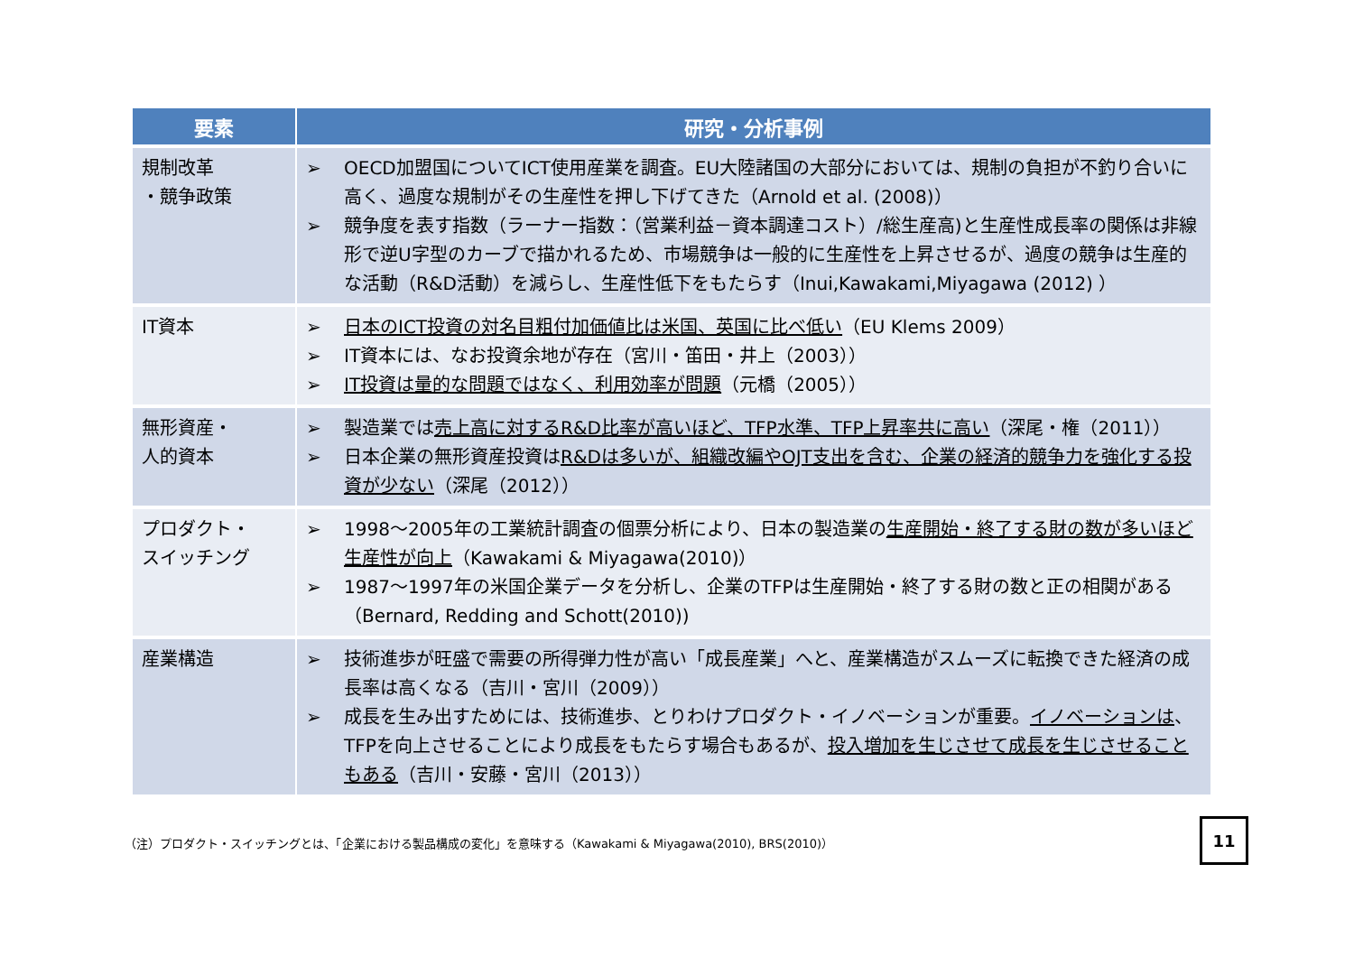| 要素 | 研究・分析事例 |
| --- | --- |
| 規制改革 ・競争政策 | ➢ OECD加盟国についてICT使用産業を調査。EU大陸諸国の大部分においては、規制の負担が不釣り合いに高く、過度な規制がその生産性を押し下げてきた（Arnold et al. (2008)） ➢ 競争度を表す指数（ラーナー指数：（営業利益－資本調達コスト）/総生産高)と生産性成長率の関係は非線形で逆U字型のカーブで描かれるため、市場競争は一般的に生産性を上昇させるが、過度の競争は生産的な活動（R&D活動）を減らし、生産性低下をもたらす（Inui,Kawakami,Miyagawa (2012) ） |
| IT資本 | ➢ 日本のICT投資の対名目粗付加価値比は米国、英国に比べ低い （EU Klems 2009） ➢ IT資本には、なお投資余地が存在（宮川・笛田・井上（2003）） ➢ IT投資は量的な問題ではなく、利用効率が問題 （元橋（2005）） |
| 無形資産・ 人的資本 | ➢ 製造業では 売上高に対するR&D比率が高いほど、TFP水準、TFP上昇率共に高い （深尾・権（2011）） ➢ 日本企業の無形資産投資は R&Dは多いが、組織改編やOJT支出を含む、企業の経済的競争力を強化する投資が少ない （深尾（2012）） |
| プロダクト・ スイッチング | ➢ 1998～2005年の工業統計調査の個票分析により、日本の製造業の 生産開始・終了する財の数が多いほど生産性が向上 （Kawakami & Miyagawa(2010)） ➢ 1987～1997年の米国企業データを分析し、企業のTFPは生産開始・終了する財の数と正の相関がある（Bernard, Redding and Schott(2010)) |
| 産業構造 | ➢ 技術進歩が旺盛で需要の所得弾力性が高い「成長産業」へと、産業構造がスムーズに転換できた経済の成長率は高くなる（吉川・宮川（2009）） ➢ 成長を生み出すためには、技術進歩、とりわけプロダクト・イノベーションが重要。 イノベーションは 、TFPを向上させることにより成長をもたらす場合もあるが、 投入増加を生じさせて成長を生じさせることもある （吉川・安藤・宮川（2013）） |
（注）プロダクト・スイッチングとは、「企業における製品構成の変化」を意味する（Kawakami & Miyagawa(2010), BRS(2010)） 11